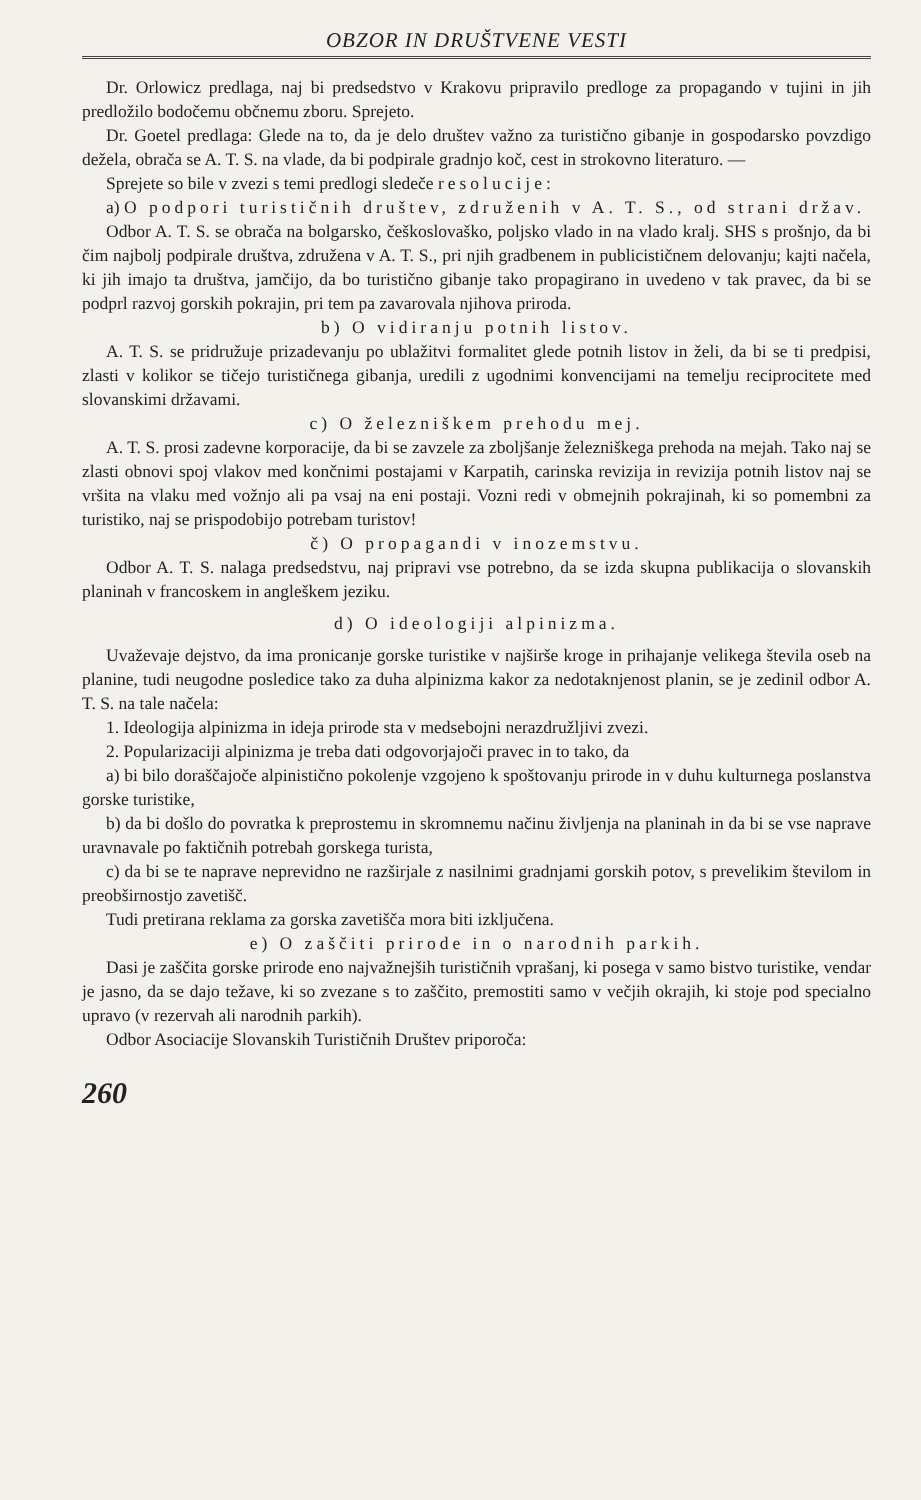OBZOR IN DRUŠTVENE VESTI
Dr. Orlowicz predlaga, naj bi predsedstvo v Krakovu pripravilo predloge za propagando v tujini in jih predložilo bodočemu občnemu zboru. Sprejeto.
Dr. Goetel predlaga: Glede na to, da je delo društev važno za turistično gibanje in gospodarsko povzdigo dežela, obrača se A. T. S. na vlade, da bi podpirale gradnjo koč, cest in strokovno literaturo. —
Sprejete so bile v zvezi s temi predlogi sledeče resolucije:
a) O podpori turističnih društev, združenih v A. T. S., od strani držav.
Odbor A. T. S. se obrača na bolgarsko, češkoslovaško, poljsko vlado in na vlado kralj. SHS s prošnjo, da bi čim najbolj podpirale društva, združena v A. T. S., pri njih gradbenem in publicističnem delovanju; kajti načela, ki jih imajo ta društva, jamčijo, da bo turistično gibanje tako propagirano in uvedeno v tak pravec, da bi se podprl razvoj gorskih pokrajin, pri tem pa zavarovala njihova priroda.
b) O vidiranju potnih listov.
A. T. S. se pridružuje prizadevanju po ublažitvi formalitet glede potnih listov in želi, da bi se ti predpisi, zlasti v kolikor se tičejo turističnega gibanja, uredili z ugodnimi konvencijami na temelju reciprocitete med slovanskimi državami.
c) O železniškem prehodu mej.
A. T. S. prosi zadevne korporacije, da bi se zavzele za zboljšanje železniškega prehoda na mejah. Tako naj se zlasti obnovi spoj vlakov med končnimi postajami v Karpatih, carinska revizija in revizija potnih listov naj se vršita na vlaku med vožnjo ali pa vsaj na eni postaji. Vozni redi v obmejnih pokrajinah, ki so pomembni za turistiko, naj se prispodobijo potrebam turistov!
č) O propagandi v inozemstvu.
Odbor A. T. S. nalaga predsedstvu, naj pripravi vse potrebno, da se izda skupna publikacija o slovanskih planinah v francoskem in angleškem jeziku.
d) O ideologiji alpinizma.
Uvaževaje dejstvo, da ima pronicanje gorske turistike v najširše kroge in prihajanje velikega števila oseb na planine, tudi neugodne posledice tako za duha alpinizma kakor za nedotaknjenost planin, se je zedinil odbor A. T. S. na tale načela:
1. Ideologija alpinizma in ideja prirode sta v medsebojni nerazdružljivi zvezi.
2. Popularizaciji alpinizma je treba dati odgovorjajoči pravec in to tako, da
a) bi bilo doraščajoče alpinistično pokolenje vzgojeno k spoštovanju prirode in v duhu kulturnega poslanstva gorske turistike,
b) da bi došlo do povratka k preprostemu in skromnemu načinu življenja na planinah in da bi se vse naprave uravnavale po faktičnih potrebah gorskega turista,
c) da bi se te naprave neprevidno ne razširjale z nasilnimi gradnjami gorskih potov, s prevelikim številom in preobširnostjo zavetišč.
Tudi pretirana reklama za gorska zavetišča mora biti izključena.
e) O zaščiti prirode in o narodnih parkih.
Dasi je zaščita gorske prirode eno najvažnejših turističnih vprašanj, ki posega v samo bistvo turistike, vendar je jasno, da se dajo težave, ki so zvezane s to zaščito, premostiti samo v večjih okrajih, ki stoje pod specialno upravo (v rezervah ali narodnih parkih).
Odbor Asociacije Slovanskih Turističnih Društev priporoča:
260